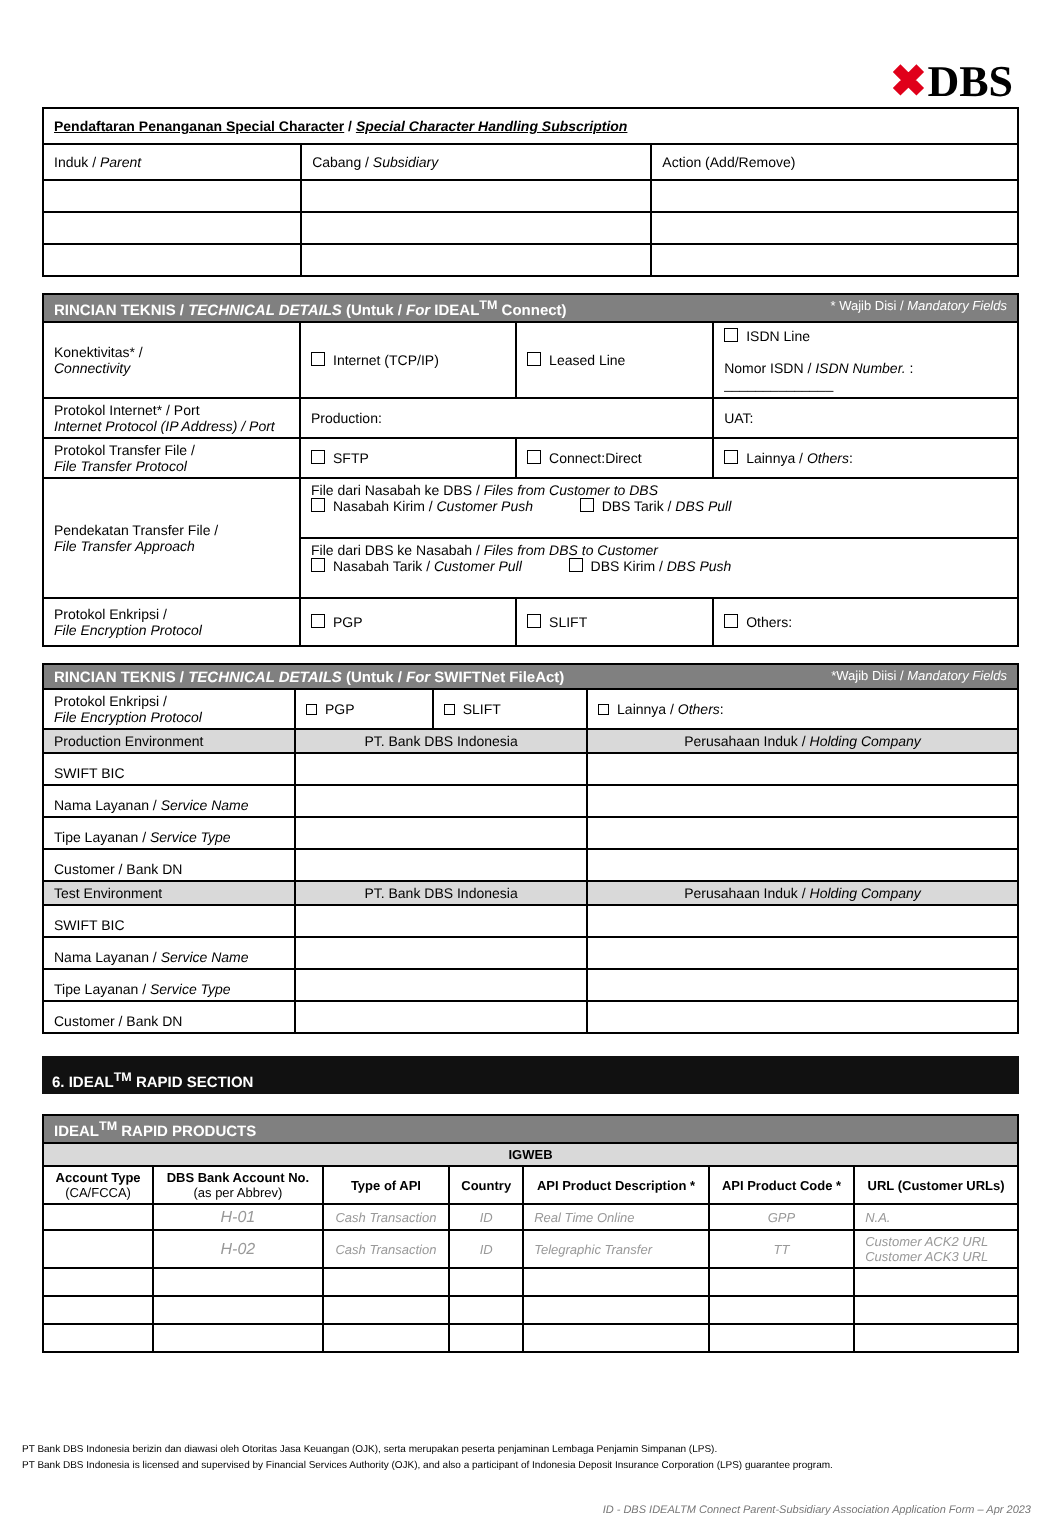✖DBS
| Pendaftaran Penanganan Special Character / Special Character Handling Subscription | | |
| Induk / Parent | Cabang / Subsidiary | Action (Add/Remove) |
| RINCIAN TEKNIS / TECHNICAL DETAILS (Untuk / For IDEAL<sup>TM</sup> Connect) * Wajib Disi / Mandatory Fields | | | |
| Konektivitas* / Connectivity | Internet (TCP/IP) | Leased Line | ISDN Line Nomor ISDN / ISDN Number. : ______________ |
| Protokol Internet* / Port Internet Protocol (IP Address) / Port | Production: | | UAT: |
| Protokol Transfer File / File Transfer Protocol | SFTP | Connect:Direct | Lainnya / Others : |
| Pendekatan Transfer File / File Transfer Approach | File dari Nasabah ke DBS / Files from Customer to DBS Nasabah Kirim / Customer Push DBS Tarik / DBS Pull | | |
| | File dari DBS ke Nasabah / Files from DBS to Customer Nasabah Tarik / Customer Pull DBS Kirim / DBS Push | | |
| Protokol Enkripsi / File Encryption Protocol | PGP | SLIFT | Others: |
| RINCIAN TEKNIS / TECHNICAL DETAILS (Untuk / For SWIFTNet FileAct) *Wajib Diisi / Mandatory Fields | | | |
| Protokol Enkripsi / File Encryption Protocol | PGP | SLIFT | Lainnya / Others : |
| Production Environment | PT. Bank DBS Indonesia | | Perusahaan Induk / Holding Company |
| SWIFT BIC | | | |
| Nama Layanan / Service Name | | | |
| Tipe Layanan / Service Type | | | |
| Customer / Bank DN | | | |
| Test Environment | PT. Bank DBS Indonesia | | Perusahaan Induk / Holding Company |
| SWIFT BIC | | | |
| Nama Layanan / Service Name | | | |
| Tipe Layanan / Service Type | | | |
| Customer / Bank DN | | | |
6. IDEAL<sup>TM</sup> RAPID SECTION
| IDEAL<sup>TM</sup> RAPID PRODUCTS | | | | | | |
| IGWEB | | | | | | |
| Account Type (CA/FCCA) | DBS Bank Account No. (as per Abbrev) | Type of API | Country | API Product Description * | API Product Code * | URL (Customer URLs) |
| | H-01 | Cash Transaction | ID | Real Time Online | GPP | N.A. |
| | H-02 | Cash Transaction | ID | Telegraphic Transfer | TT | Customer ACK2 URL Customer ACK3 URL |
PT Bank DBS Indonesia berizin dan diawasi oleh Otoritas Jasa Keuangan (OJK), serta merupakan peserta penjaminan Lembaga Penjamin Simpanan (LPS).
PT Bank DBS Indonesia is licensed and supervised by Financial Services Authority (OJK), and also a participant of Indonesia Deposit Insurance Corporation (LPS) guarantee program.
ID - DBS IDEALTM Connect Parent-Subsidiary Association Application Form – Apr 2023